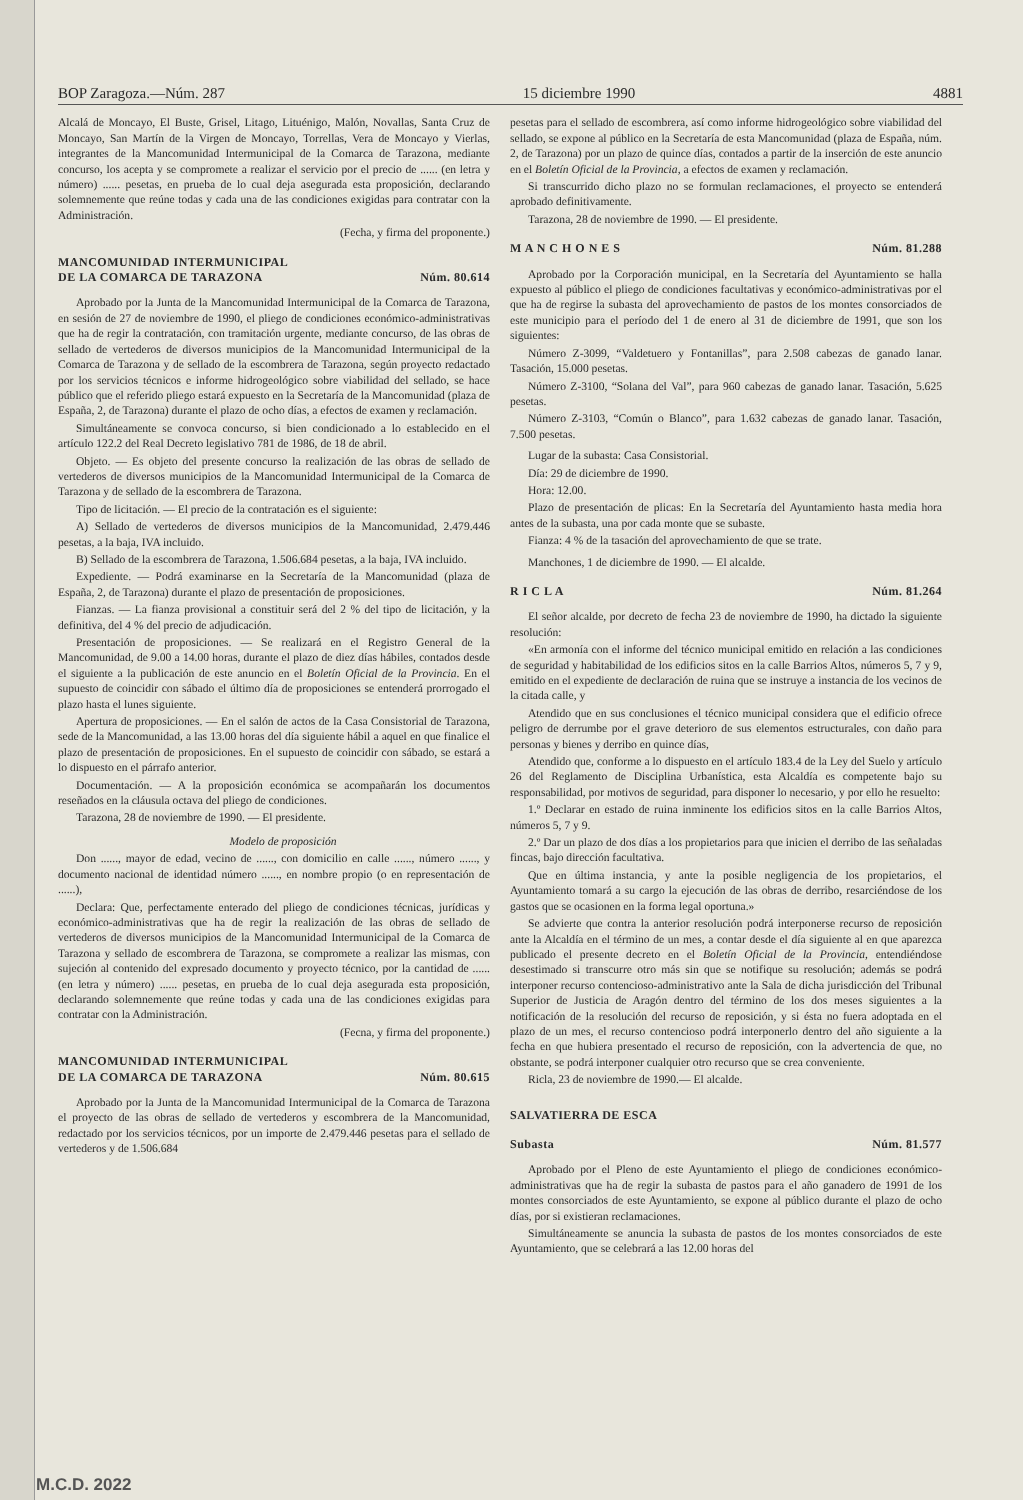BOP Zaragoza.—Núm. 287 15 diciembre 1990 4881
Alcalá de Moncayo, El Buste, Grisel, Litago, Lituénigo, Malón, Novallas, Santa Cruz de Moncayo, San Martín de la Virgen de Moncayo, Torrellas, Vera de Moncayo y Vierlas, integrantes de la Mancomunidad Intermunicipal de la Comarca de Tarazona, mediante concurso, los acepta y se compromete a realizar el servicio por el precio de ...... (en letra y número) ...... pesetas, en prueba de lo cual deja asegurada esta proposición, declarando solemnemente que reúne todas y cada una de las condiciones exigidas para contratar con la Administración.
(Fecha, y firma del proponente.)
MANCOMUNIDAD INTERMUNICIPAL
DE LA COMARCA DE TARAZONA Núm. 80.614
Aprobado por la Junta de la Mancomunidad Intermunicipal de la Comarca de Tarazona, en sesión de 27 de noviembre de 1990, el pliego de condiciones económico-administrativas que ha de regir la contratación, con tramitación urgente, mediante concurso, de las obras de sellado de vertederos de diversos municipios de la Mancomunidad Intermunicipal de la Comarca de Tarazona y de sellado de la escombrera de Tarazona, según proyecto redactado por los servicios técnicos e informe hidrogeológico sobre viabilidad del sellado, se hace público que el referido pliego estará expuesto en la Secretaría de la Mancomunidad (plaza de España, 2, de Tarazona) durante el plazo de ocho días, a efectos de examen y reclamación.
Simultáneamente se convoca concurso, si bien condicionado a lo establecido en el artículo 122.2 del Real Decreto legislativo 781 de 1986, de 18 de abril.
Objeto. — Es objeto del presente concurso la realización de las obras de sellado de vertederos de diversos municipios de la Mancomunidad Intermunicipal de la Comarca de Tarazona y de sellado de la escombrera de Tarazona.
Tipo de licitación. — El precio de la contratación es el siguiente:
A) Sellado de vertederos de diversos municipios de la Mancomunidad, 2.479.446 pesetas, a la baja, IVA incluido.
B) Sellado de la escombrera de Tarazona, 1.506.684 pesetas, a la baja, IVA incluido.
Expediente. — Podrá examinarse en la Secretaría de la Mancomunidad (plaza de España, 2, de Tarazona) durante el plazo de presentación de proposiciones.
Fianzas. — La fianza provisional a constituir será del 2 % del tipo de licitación, y la definitiva, del 4 % del precio de adjudicación.
Presentación de proposiciones. — Se realizará en el Registro General de la Mancomunidad, de 9.00 a 14.00 horas, durante el plazo de diez días hábiles, contados desde el siguiente a la publicación de este anuncio en el Boletín Oficial de la Provincia. En el supuesto de coincidir con sábado el último día de proposiciones se entenderá prorrogado el plazo hasta el lunes siguiente.
Apertura de proposiciones. — En el salón de actos de la Casa Consistorial de Tarazona, sede de la Mancomunidad, a las 13.00 horas del día siguiente hábil a aquel en que finalice el plazo de presentación de proposiciones. En el supuesto de coincidir con sábado, se estará a lo dispuesto en el párrafo anterior.
Documentación. — A la proposición económica se acompañarán los documentos reseñados en la cláusula octava del pliego de condiciones.
Tarazona, 28 de noviembre de 1990. — El presidente.
Modelo de proposición
Don ......, mayor de edad, vecino de ......, con domicilio en calle ......, número ......, y documento nacional de identidad número ......, en nombre propio (o en representación de ......),
Declara: Que, perfectamente enterado del pliego de condiciones técnicas, jurídicas y económico-administrativas que ha de regir la realización de las obras de sellado de vertederos de diversos municipios de la Mancomunidad Intermunicipal de la Comarca de Tarazona y sellado de escombrera de Tarazona, se compromete a realizar las mismas, con sujeción al contenido del expresado documento y proyecto técnico, por la cantidad de ...... (en letra y número) ...... pesetas, en prueba de lo cual deja asegurada esta proposición, declarando solemnemente que reúne todas y cada una de las condiciones exigidas para contratar con la Administración.
(Fecna, y firma del proponente.)
MANCOMUNIDAD INTERMUNICIPAL
DE LA COMARCA DE TARAZONA Núm. 80.615
Aprobado por la Junta de la Mancomunidad Intermunicipal de la Comarca de Tarazona el proyecto de las obras de sellado de vertederos y escombrera de la Mancomunidad, redactado por los servicios técnicos, por un importe de 2.479.446 pesetas para el sellado de vertederos y de 1.506.684
pesetas para el sellado de escombrera, así como informe hidrogeológico sobre viabilidad del sellado, se expone al público en la Secretaría de esta Mancomunidad (plaza de España, núm. 2, de Tarazona) por un plazo de quince días, contados a partir de la inserción de este anuncio en el Boletín Oficial de la Provincia, a efectos de examen y reclamación.
Si transcurrido dicho plazo no se formulan reclamaciones, el proyecto se entenderá aprobado definitivamente.
Tarazona, 28 de noviembre de 1990. — El presidente.
M A N C H O N E S Núm. 81.288
Aprobado por la Corporación municipal, en la Secretaría del Ayuntamiento se halla expuesto al público el pliego de condiciones facultativas y económico-administrativas por el que ha de regirse la subasta del aprovechamiento de pastos de los montes consorciados de este municipio para el período del 1 de enero al 31 de diciembre de 1991, que son los siguientes:
Número Z-3099, “Valdetuero y Fontanillas”, para 2.508 cabezas de ganado lanar. Tasación, 15.000 pesetas.
Número Z-3100, “Solana del Val”, para 960 cabezas de ganado lanar. Tasación, 5.625 pesetas.
Número Z-3103, “Común o Blanco”, para 1.632 cabezas de ganado lanar. Tasación, 7.500 pesetas.
Lugar de la subasta: Casa Consistorial.
Día: 29 de diciembre de 1990.
Hora: 12.00.
Plazo de presentación de plicas: En la Secretaría del Ayuntamiento hasta media hora antes de la subasta, una por cada monte que se subaste.
Fianza: 4 % de la tasación del aprovechamiento de que se trate.
Manchones, 1 de diciembre de 1990. — El alcalde.
R I C L A Núm. 81.264
El señor alcalde, por decreto de fecha 23 de noviembre de 1990, ha dictado la siguiente resolución:
«En armonía con el informe del técnico municipal emitido en relación a las condiciones de seguridad y habitabilidad de los edificios sitos en la calle Barrios Altos, números 5, 7 y 9, emitido en el expediente de declaración de ruina que se instruye a instancia de los vecinos de la citada calle, y
Atendido que en sus conclusiones el técnico municipal considera que el edificio ofrece peligro de derrumbe por el grave deterioro de sus elementos estructurales, con daño para personas y bienes y derribo en quince días,
Atendido que, conforme a lo dispuesto en el artículo 183.4 de la Ley del Suelo y artículo 26 del Reglamento de Disciplina Urbanística, esta Alcaldía es competente bajo su responsabilidad, por motivos de seguridad, para disponer lo necesario, y por ello he resuelto:
1.º Declarar en estado de ruina inminente los edificios sitos en la calle Barrios Altos, números 5, 7 y 9.
2.º Dar un plazo de dos días a los propietarios para que inicien el derribo de las señaladas fincas, bajo dirección facultativa.
Que en última instancia, y ante la posible negligencia de los propietarios, el Ayuntamiento tomará a su cargo la ejecución de las obras de derribo, resarciéndose de los gastos que se ocasionen en la forma legal oportuna.»
Se advierte que contra la anterior resolución podrá interponerse recurso de reposición ante la Alcaldía en el término de un mes, a contar desde el día siguiente al en que aparezca publicado el presente decreto en el Boletín Oficial de la Provincia, entendiéndose desestimado si transcurre otro más sin que se notifique su resolución; además se podrá interponer recurso contencioso-administrativo ante la Sala de dicha jurisdicción del Tribunal Superior de Justicia de Aragón dentro del término de los dos meses siguientes a la notificación de la resolución del recurso de reposición, y si ésta no fuera adoptada en el plazo de un mes, el recurso contencioso podrá interponerlo dentro del año siguiente a la fecha en que hubiera presentado el recurso de reposición, con la advertencia de que, no obstante, se podrá interponer cualquier otro recurso que se crea conveniente.
Ricla, 23 de noviembre de 1990.— El alcalde.
SALVATIERRA DE ESCA
Subasta Núm. 81.577
Aprobado por el Pleno de este Ayuntamiento el pliego de condiciones económico-administrativas que ha de regir la subasta de pastos para el año ganadero de 1991 de los montes consorciados de este Ayuntamiento, se expone al público durante el plazo de ocho días, por si existieran reclamaciones.
Simultáneamente se anuncia la subasta de pastos de los montes consorciados de este Ayuntamiento, que se celebrará a las 12.00 horas del
M.C.D. 2022